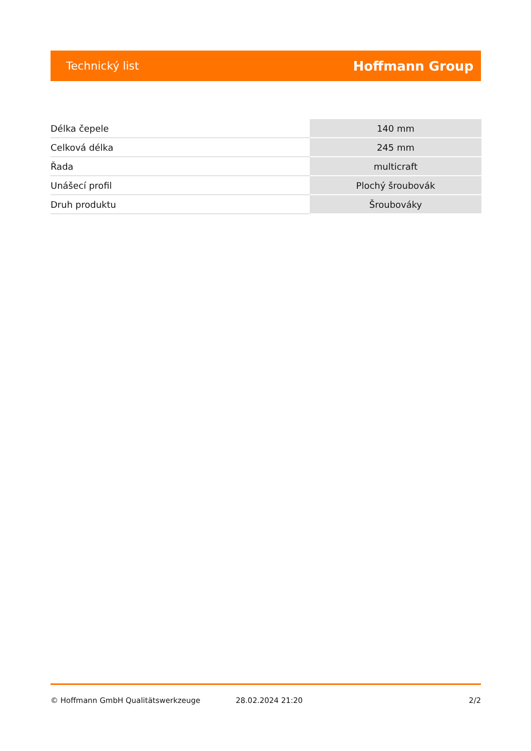Technický list Hoffmann Group
| Délka čepele | 140 mm |
| Celková délka | 245 mm |
| Řada | multicraft |
| Unášecí profil | Plochý šroubovák |
| Druh produktu | Šroubováky |
© Hoffmann GmbH Qualitätswerkzeuge 28.02.2024 21:20 2/2